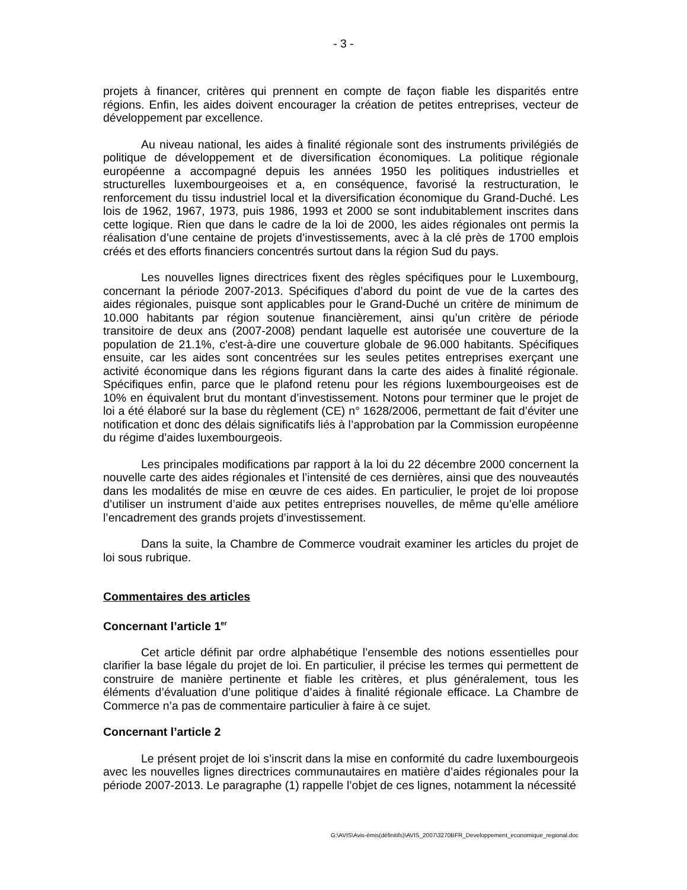- 3 -
projets à financer, critères qui prennent en compte de façon fiable les disparités entre régions. Enfin, les aides doivent encourager la création de petites entreprises, vecteur de développement par excellence.
Au niveau national, les aides à finalité régionale sont des instruments privilégiés de politique de développement et de diversification économiques. La politique régionale européenne a accompagné depuis les années 1950 les politiques industrielles et structurelles luxembourgeoises et a, en conséquence, favorisé la restructuration, le renforcement du tissu industriel local et la diversification économique du Grand-Duché. Les lois de 1962, 1967, 1973, puis 1986, 1993 et 2000 se sont indubitablement inscrites dans cette logique. Rien que dans le cadre de la loi de 2000, les aides régionales ont permis la réalisation d’une centaine de projets d’investissements, avec à la clé près de 1700 emplois créés et des efforts financiers concentrés surtout dans la région Sud du pays.
Les nouvelles lignes directrices fixent des règles spécifiques pour le Luxembourg, concernant la période 2007-2013. Spécifiques d’abord du point de vue de la cartes des aides régionales, puisque sont applicables pour le Grand-Duché un critère de minimum de 10.000 habitants par région soutenue financièrement, ainsi qu’un critère de période transitoire de deux ans (2007-2008) pendant laquelle est autorisée une couverture de la population de 21.1%, c'est-à-dire une couverture globale de 96.000 habitants. Spécifiques ensuite, car les aides sont concentrées sur les seules petites entreprises exerçant une activité économique dans les régions figurant dans la carte des aides à finalité régionale. Spécifiques enfin, parce que le plafond retenu pour les régions luxembourgeoises est de 10% en équivalent brut du montant d’investissement. Notons pour terminer que le projet de loi a été élaboré sur la base du règlement (CE) n° 1628/2006, permettant de fait d’éviter une notification et donc des délais significatifs liés à l’approbation par la Commission européenne du régime d’aides luxembourgeois.
Les principales modifications par rapport à la loi du 22 décembre 2000 concernent la nouvelle carte des aides régionales et l’intensité de ces dernières, ainsi que des nouveautés dans les modalités de mise en œuvre de ces aides. En particulier, le projet de loi propose d’utiliser un instrument d’aide aux petites entreprises nouvelles, de même qu’elle améliore l’encadrement des grands projets d’investissement.
Dans la suite, la Chambre de Commerce voudrait examiner les articles du projet de loi sous rubrique.
Commentaires des articles
Concernant l’article 1<sup>er</sup>
Cet article définit par ordre alphabétique l’ensemble des notions essentielles pour clarifier la base légale du projet de loi. En particulier, il précise les termes qui permettent de construire de manière pertinente et fiable les critères, et plus généralement, tous les éléments d’évaluation d’une politique d’aides à finalité régionale efficace. La Chambre de Commerce n’a pas de commentaire particulier à faire à ce sujet.
Concernant l’article 2
Le présent projet de loi s’inscrit dans la mise en conformité du cadre luxembourgeois avec les nouvelles lignes directrices communautaires en matière d’aides régionales pour la période 2007-2013. Le paragraphe (1) rappelle l’objet de ces lignes, notamment la nécessité
G:\AVIS\Avis-émis(définitifs)\AVIS_2007\3270BFR_Developpement_economique_regional.doc